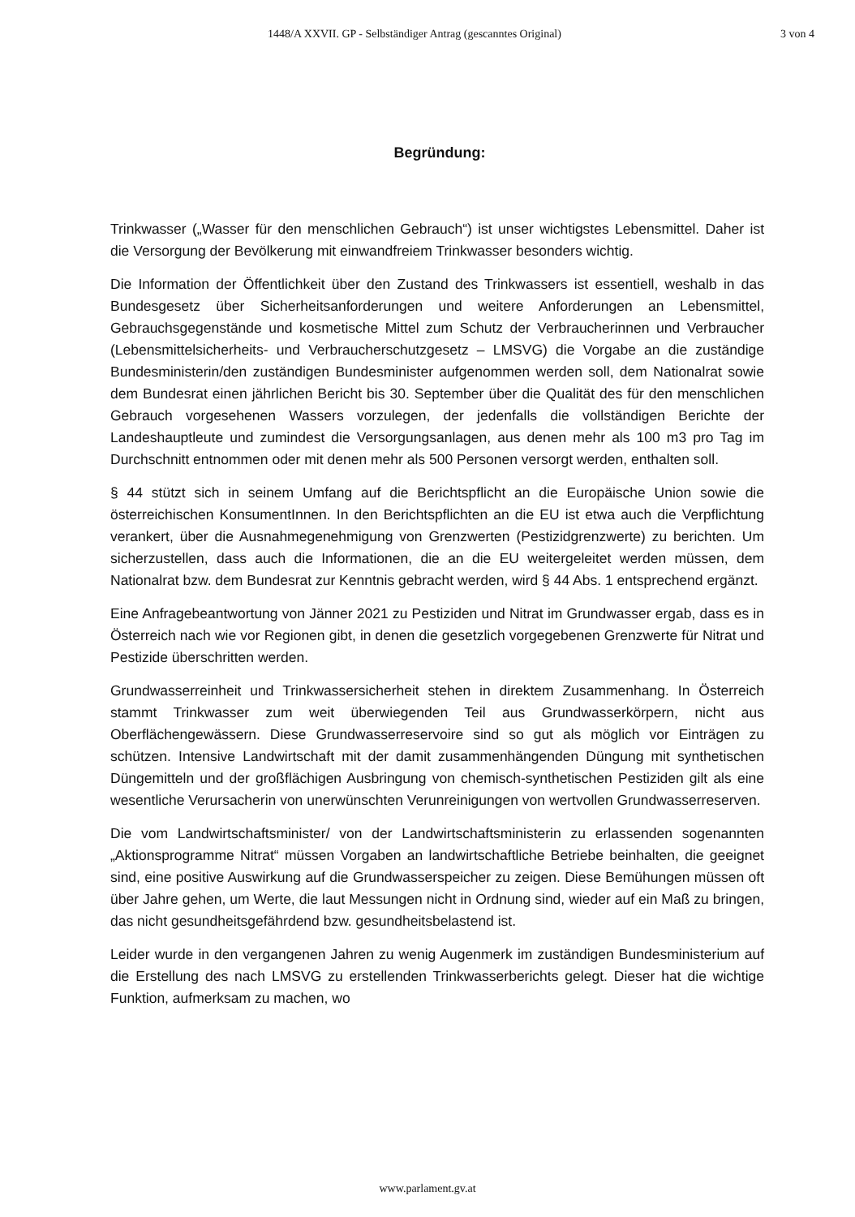1448/A XXVII. GP - Selbständiger Antrag (gescanntes Original) 3 von 4
Begründung:
Trinkwasser („Wasser für den menschlichen Gebrauch“) ist unser wichtigstes Lebensmittel. Daher ist die Versorgung der Bevölkerung mit einwandfreiem Trinkwasser besonders wichtig.
Die Information der Öffentlichkeit über den Zustand des Trinkwassers ist essentiell, weshalb in das Bundesgesetz über Sicherheitsanforderungen und weitere Anforderungen an Lebensmittel, Gebrauchsgegenstände und kosmetische Mittel zum Schutz der Verbraucherinnen und Verbraucher (Lebensmittelsicherheits- und Verbraucherschutzgesetz – LMSVG) die Vorgabe an die zuständige Bundesministerin/den zuständigen Bundesminister aufgenommen werden soll, dem Nationalrat sowie dem Bundesrat einen jährlichen Bericht bis 30. September über die Qualität des für den menschlichen Gebrauch vorgesehenen Wassers vorzulegen, der jedenfalls die vollständigen Berichte der Landeshauptleute und zumindest die Versorgungsanlagen, aus denen mehr als 100 m3 pro Tag im Durchschnitt entnommen oder mit denen mehr als 500 Personen versorgt werden, enthalten soll.
§ 44 stützt sich in seinem Umfang auf die Berichtspflicht an die Europäische Union sowie die österreichischen KonsumentInnen. In den Berichtspflichten an die EU ist etwa auch die Verpflichtung verankert, über die Ausnahmegenehmigung von Grenzwerten (Pestizidgrenzwerte) zu berichten. Um sicherzustellen, dass auch die Informationen, die an die EU weitergeleitet werden müssen, dem Nationalrat bzw. dem Bundesrat zur Kenntnis gebracht werden, wird § 44 Abs. 1 entsprechend ergänzt.
Eine Anfragebeantwortung von Jänner 2021 zu Pestiziden und Nitrat im Grundwasser ergab, dass es in Österreich nach wie vor Regionen gibt, in denen die gesetzlich vorgegebenen Grenzwerte für Nitrat und Pestizide überschritten werden.
Grundwasserreinheit und Trinkwassersicherheit stehen in direktem Zusammenhang. In Österreich stammt Trinkwasser zum weit überwiegenden Teil aus Grundwasserkörpern, nicht aus Oberflächengewässern. Diese Grundwasserreservoire sind so gut als möglich vor Einträgen zu schützen. Intensive Landwirtschaft mit der damit zusammenhängenden Düngung mit synthetischen Düngemitteln und der großflächigen Ausbringung von chemisch-synthetischen Pestiziden gilt als eine wesentliche Verursacherin von unerwünschten Verunreinigungen von wertvollen Grundwasserreserven.
Die vom Landwirtschaftsminister/ von der Landwirtschaftsministerin zu erlassenden sogenannten „Aktionsprogramme Nitrat“ müssen Vorgaben an landwirtschaftliche Betriebe beinhalten, die geeignet sind, eine positive Auswirkung auf die Grundwasserspeicher zu zeigen. Diese Bemühungen müssen oft über Jahre gehen, um Werte, die laut Messungen nicht in Ordnung sind, wieder auf ein Maß zu bringen, das nicht gesundheitsgefährdend bzw. gesundheitsbelastend ist.
Leider wurde in den vergangenen Jahren zu wenig Augenmerk im zuständigen Bundesministerium auf die Erstellung des nach LMSVG zu erstellenden Trinkwasserberichts gelegt. Dieser hat die wichtige Funktion, aufmerksam zu machen, wo
www.parlament.gv.at